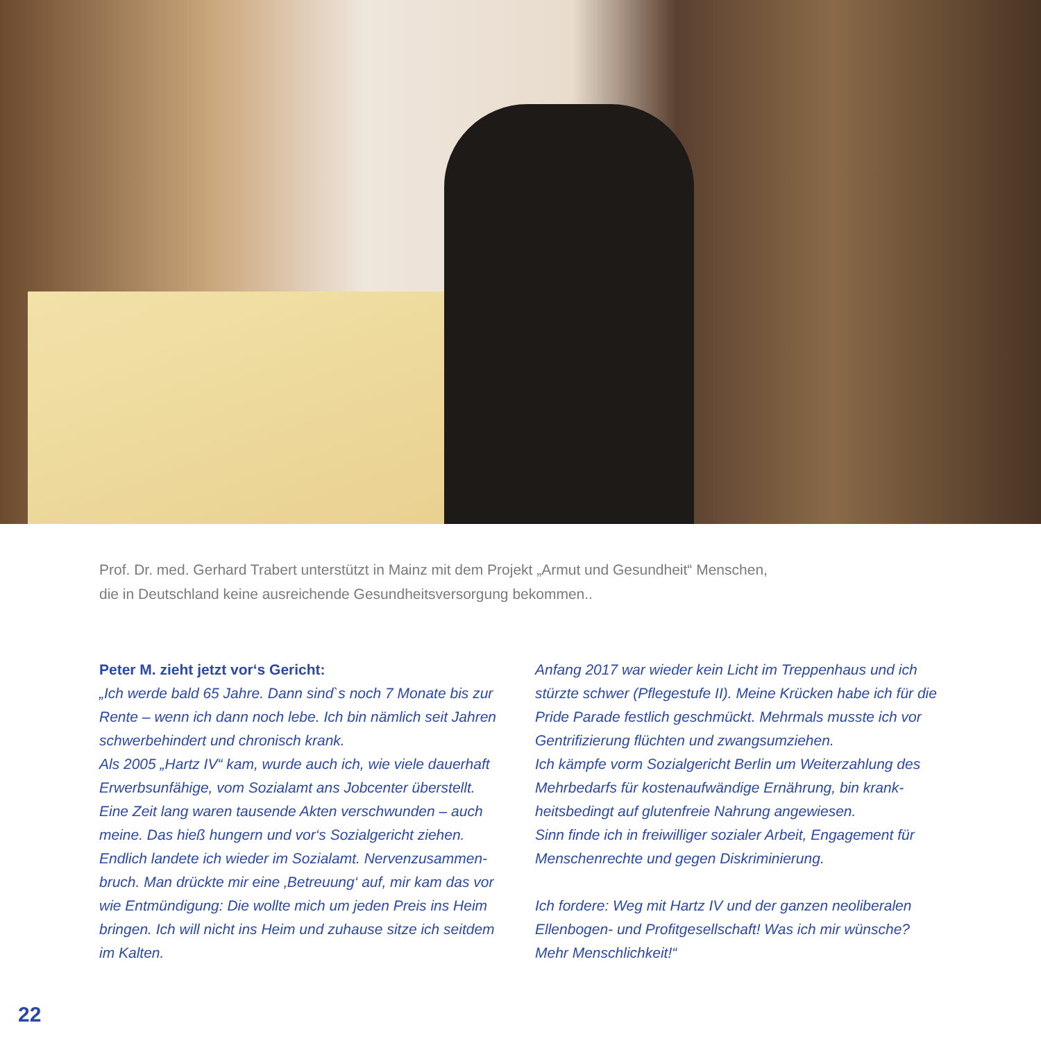Prof. Dr. med. Gerhard Trabert unterstützt in Mainz mit dem Projekt „Armut und Gesundheit“ Menschen,
die in Deutschland keine ausreichende Gesundheitsversorgung bekommen..
Peter M. zieht jetzt vor‘s Gericht:
„Ich werde bald 65 Jahre. Dann sind`s noch 7 Monate bis zur Rente – wenn ich dann noch lebe. Ich bin nämlich seit Jahren schwerbehindert und chronisch krank.
Als 2005 „Hartz IV“ kam, wurde auch ich, wie viele dauerhaft Erwerbsunfähige, vom Sozialamt ans Jobcenter überstellt. Eine Zeit lang waren tausende Akten verschwunden – auch meine. Das hieß hungern und vor‘s Sozialgericht ziehen. Endlich landete ich wieder im Sozialamt. Nervenzusammen-bruch. Man drückte mir eine ‚Betreuung‘ auf, mir kam das vor wie Entmündigung: Die wollte mich um jeden Preis ins Heim bringen. Ich will nicht ins Heim und zuhause sitze ich seitdem im Kalten.
Anfang 2017 war wieder kein Licht im Treppenhaus und ich stürzte schwer (Pflegestufe II). Meine Krücken habe ich für die Pride Parade festlich geschmückt. Mehrmals musste ich vor Gentrifizierung flüchten und zwangsumziehen.
Ich kämpfe vorm Sozialgericht Berlin um Weiterzahlung des Mehrbedarfs für kostenaufwändige Ernährung, bin krank-heitsbedingt auf glutenfreie Nahrung angewiesen.
Sinn finde ich in freiwilliger sozialer Arbeit, Engagement für Menschenrechte und gegen Diskriminierung.
Ich fordere: Weg mit Hartz IV und der ganzen neoliberalen Ellenbogen- und Profitgesellschaft! Was ich mir wünsche? Mehr Menschlichkeit!“
22